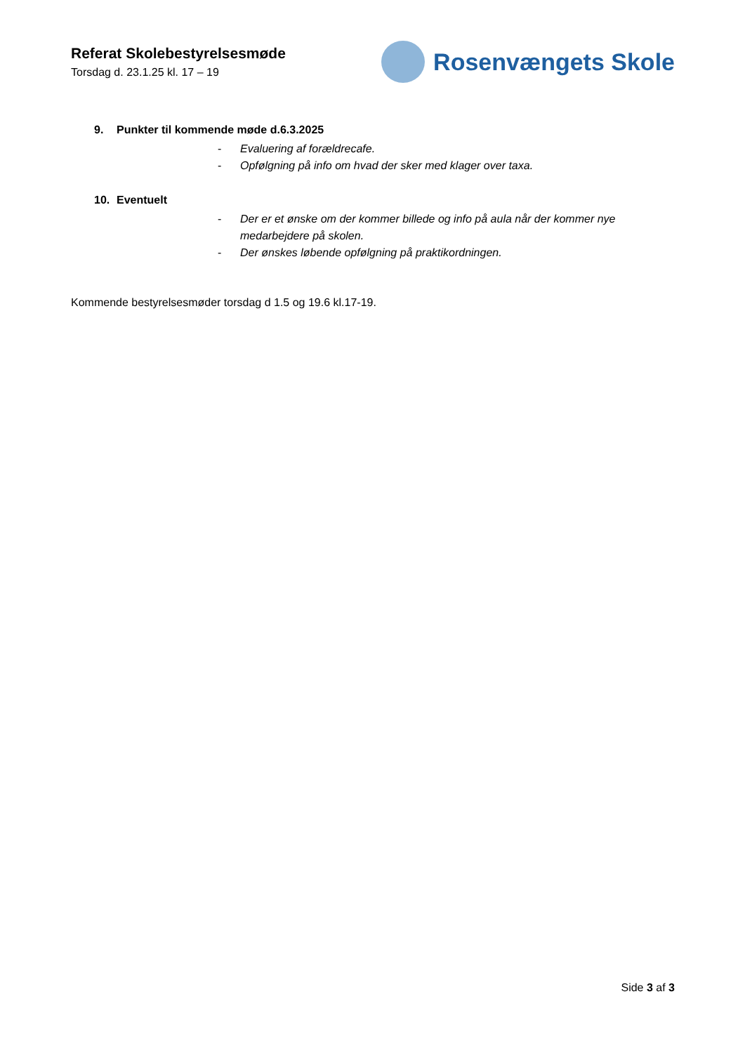Referat Skolebestyrelsesmøde
Torsdag d. 23.1.25 kl. 17 – 19
Rosenvængets Skole
9. Punkter til kommende møde d.6.3.2025
- Evaluering af forældrecafe.
- Opfølgning på info om hvad der sker med klager over taxa.
10. Eventuelt
- Der er et ønske om der kommer billede og info på aula når der kommer nye medarbejdere på skolen.
- Der ønskes løbende opfølgning på praktikordningen.
Kommende bestyrelsesmøder torsdag d 1.5 og 19.6 kl.17-19.
Side 3 af 3